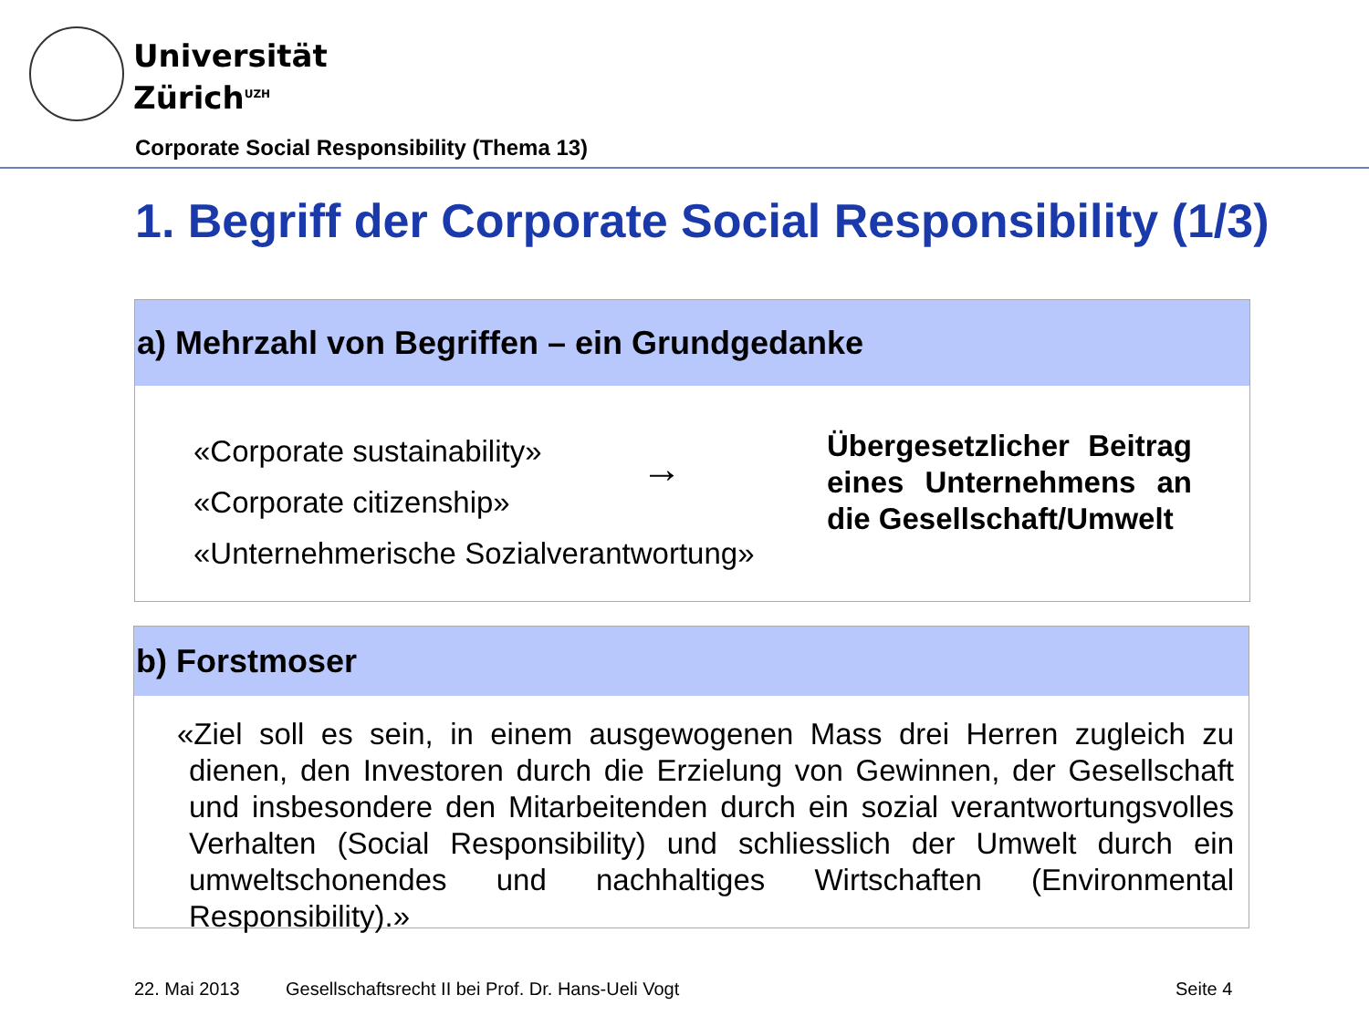Universität
Zürich<sup>UZH</sup>
Corporate Social Responsibility (Thema 13)
1. Begriff der Corporate Social Responsibility (1/3)
a) Mehrzahl von Begriffen – ein Grundgedanke
«Corporate sustainability»
«Corporate citizenship»
«Unternehmerische Sozialverantwortung»
→
Übergesetzlicher Beitrag eines Unternehmens an die Gesellschaft/Umwelt
b) Forstmoser
«Ziel soll es sein, in einem ausgewogenen Mass drei Herren zugleich zu dienen, den Investoren durch die Erzielung von Gewinnen, der Gesellschaft und insbesondere den Mitarbeitenden durch ein sozial verantwortungsvolles Verhalten (Social Responsibility) und schliesslich der Umwelt durch ein umweltschonendes und nachhaltiges Wirtschaften (Environmental Responsibility).»
22. Mai 2013
Gesellschaftsrecht II bei Prof. Dr. Hans-Ueli Vogt
Seite 4